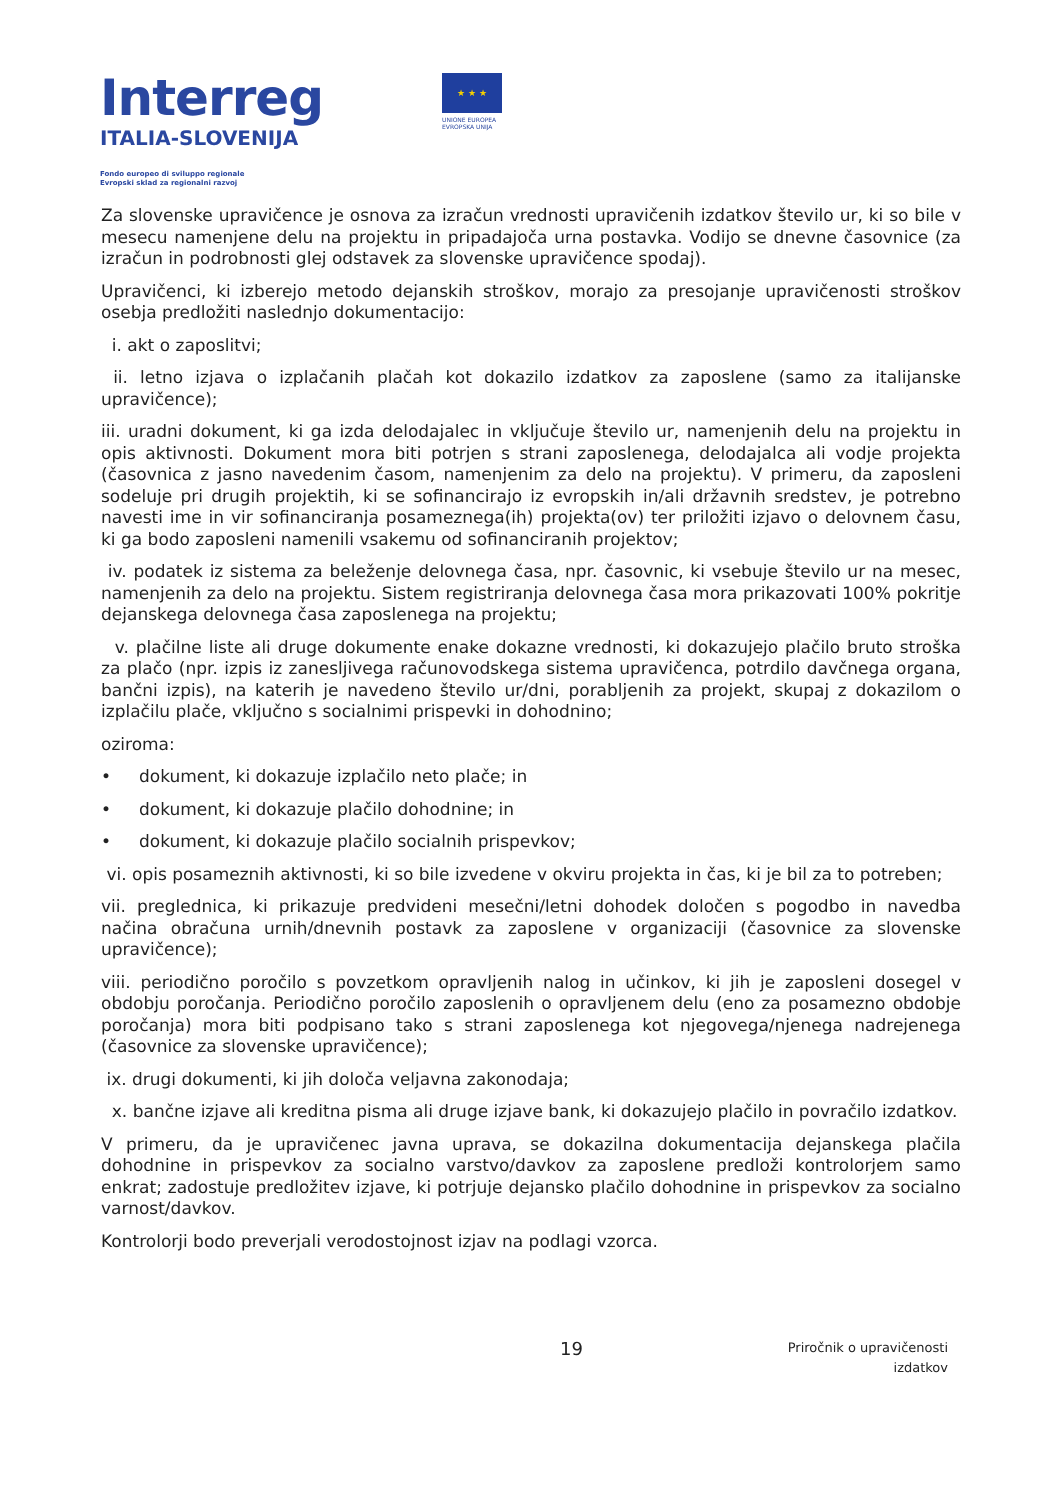Interreg
ITALIA-SLOVENIJA
Fondo europeo di sviluppo regionale
Evropski sklad za regionalni razvoj
★ ★ ★
UNIONE EUROPEA
EVROPSKA UNIJA
Za slovenske upravičence je osnova za izračun vrednosti upravičenih izdatkov število ur, ki so bile v mesecu namenjene delu na projektu in pripadajoča urna postavka. Vodijo se dnevne časovnice (za izračun in podrobnosti glej odstavek za slovenske upravičence spodaj).
Upravičenci, ki izberejo metodo dejanskih stroškov, morajo za presojanje upravičenosti stroškov osebja predložiti naslednjo dokumentacijo:
i. akt o zaposlitvi;
ii. letno izjava o izplačanih plačah kot dokazilo izdatkov za zaposlene (samo za italijanske upravičence);
iii. uradni dokument, ki ga izda delodajalec in vključuje število ur, namenjenih delu na projektu in opis aktivnosti. Dokument mora biti potrjen s strani zaposlenega, delodajalca ali vodje projekta (časovnica z jasno navedenim časom, namenjenim za delo na projektu). V primeru, da zaposleni sodeluje pri drugih projektih, ki se sofinancirajo iz evropskih in/ali državnih sredstev, je potrebno navesti ime in vir sofinanciranja posameznega(ih) projekta(ov) ter priložiti izjavo o delovnem času, ki ga bodo zaposleni namenili vsakemu od sofinanciranih projektov;
iv. podatek iz sistema za beleženje delovnega časa, npr. časovnic, ki vsebuje število ur na mesec, namenjenih za delo na projektu. Sistem registriranja delovnega časa mora prikazovati 100% pokritje dejanskega delovnega časa zaposlenega na projektu;
v. plačilne liste ali druge dokumente enake dokazne vrednosti, ki dokazujejo plačilo bruto stroška za plačo (npr. izpis iz zanesljivega računovodskega sistema upravičenca, potrdilo davčnega organa, bančni izpis), na katerih je navedeno število ur/dni, porabljenih za projekt, skupaj z dokazilom o izplačilu plače, vključno s socialnimi prispevki in dohodnino;
oziroma:
• dokument, ki dokazuje izplačilo neto plače; in
• dokument, ki dokazuje plačilo dohodnine; in
• dokument, ki dokazuje plačilo socialnih prispevkov;
vi. opis posameznih aktivnosti, ki so bile izvedene v okviru projekta in čas, ki je bil za to potreben;
vii. preglednica, ki prikazuje predvideni mesečni/letni dohodek določen s pogodbo in navedba načina obračuna urnih/dnevnih postavk za zaposlene v organizaciji (časovnice za slovenske upravičence);
viii. periodično poročilo s povzetkom opravljenih nalog in učinkov, ki jih je zaposleni dosegel v obdobju poročanja. Periodično poročilo zaposlenih o opravljenem delu (eno za posamezno obdobje poročanja) mora biti podpisano tako s strani zaposlenega kot njegovega/njenega nadrejenega (časovnice za slovenske upravičence);
ix. drugi dokumenti, ki jih določa veljavna zakonodaja;
x. bančne izjave ali kreditna pisma ali druge izjave bank, ki dokazujejo plačilo in povračilo izdatkov.
V primeru, da je upravičenec javna uprava, se dokazilna dokumentacija dejanskega plačila dohodnine in prispevkov za socialno varstvo/davkov za zaposlene predloži kontrolorjem samo enkrat; zadostuje predložitev izjave, ki potrjuje dejansko plačilo dohodnine in prispevkov za socialno varnost/davkov.
Kontrolorji bodo preverjali verodostojnost izjav na podlagi vzorca.
19
Priročnik o upravičenosti izdatkov